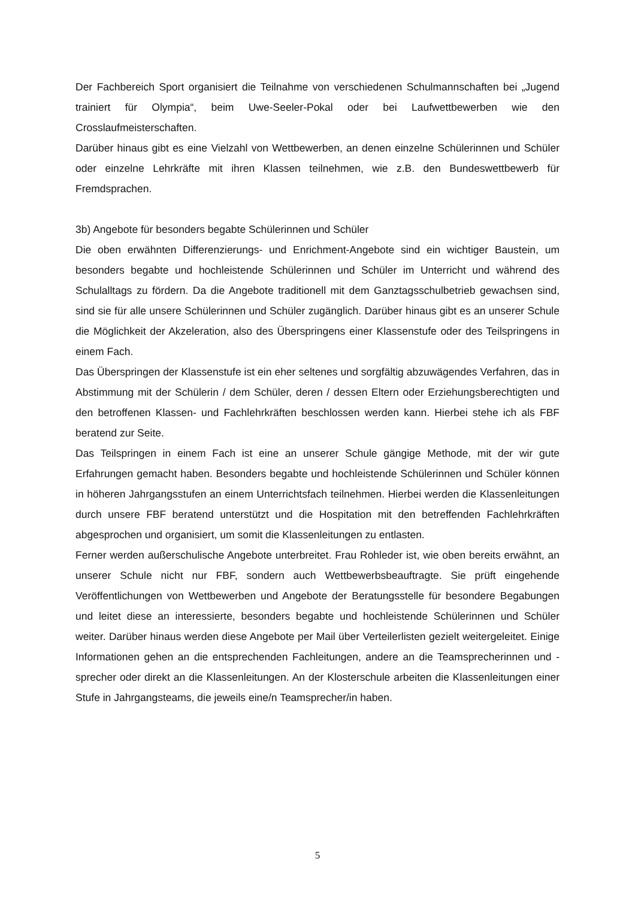Der Fachbereich Sport organisiert die Teilnahme von verschiedenen Schulmannschaften bei „Jugend trainiert für Olympia“, beim Uwe-Seeler-Pokal oder bei Laufwettbewerben wie den Crosslaufmeisterschaften.
Darüber hinaus gibt es eine Vielzahl von Wettbewerben, an denen einzelne Schülerinnen und Schüler oder einzelne Lehrkräfte mit ihren Klassen teilnehmen, wie z.B. den Bundeswettbewerb für Fremdsprachen.
3b) Angebote für besonders begabte Schülerinnen und Schüler
Die oben erwähnten Differenzierungs- und Enrichment-Angebote sind ein wichtiger Baustein, um besonders begabte und hochleistende Schülerinnen und Schüler im Unterricht und während des Schulalltags zu fördern. Da die Angebote traditionell mit dem Ganztagsschulbetrieb gewachsen sind, sind sie für alle unsere Schülerinnen und Schüler zugänglich. Darüber hinaus gibt es an unserer Schule die Möglichkeit der Akzeleration, also des Überspringens einer Klassenstufe oder des Teilspringens in einem Fach.
Das Überspringen der Klassenstufe ist ein eher seltenes und sorgfältig abzuwägendes Verfahren, das in Abstimmung mit der Schülerin / dem Schüler, deren / dessen Eltern oder Erziehungsberechtigten und den betroffenen Klassen- und Fachlehrkräften beschlossen werden kann. Hierbei stehe ich als FBF beratend zur Seite.
Das Teilspringen in einem Fach ist eine an unserer Schule gängige Methode, mit der wir gute Erfahrungen gemacht haben. Besonders begabte und hochleistende Schülerinnen und Schüler können in höheren Jahrgangsstufen an einem Unterrichtsfach teilnehmen. Hierbei werden die Klassenleitungen durch unsere FBF beratend unterstützt und die Hospitation mit den betreffenden Fachlehrkräften abgesprochen und organisiert, um somit die Klassenleitungen zu entlasten.
Ferner werden außerschulische Angebote unterbreitet. Frau Rohleder ist, wie oben bereits erwähnt, an unserer Schule nicht nur FBF, sondern auch Wettbewerbsbeauftragte. Sie prüft eingehende Veröffentlichungen von Wettbewerben und Angebote der Beratungsstelle für besondere Begabungen und leitet diese an interessierte, besonders begabte und hochleistende Schülerinnen und Schüler weiter. Darüber hinaus werden diese Angebote per Mail über Verteilerlisten gezielt weitergeleitet. Einige Informationen gehen an die entsprechenden Fachleitungen, andere an die Teamsprecherinnen und -sprecher oder direkt an die Klassenleitungen. An der Klosterschule arbeiten die Klassenleitungen einer Stufe in Jahrgangsteams, die jeweils eine/n Teamsprecher/in haben.
5